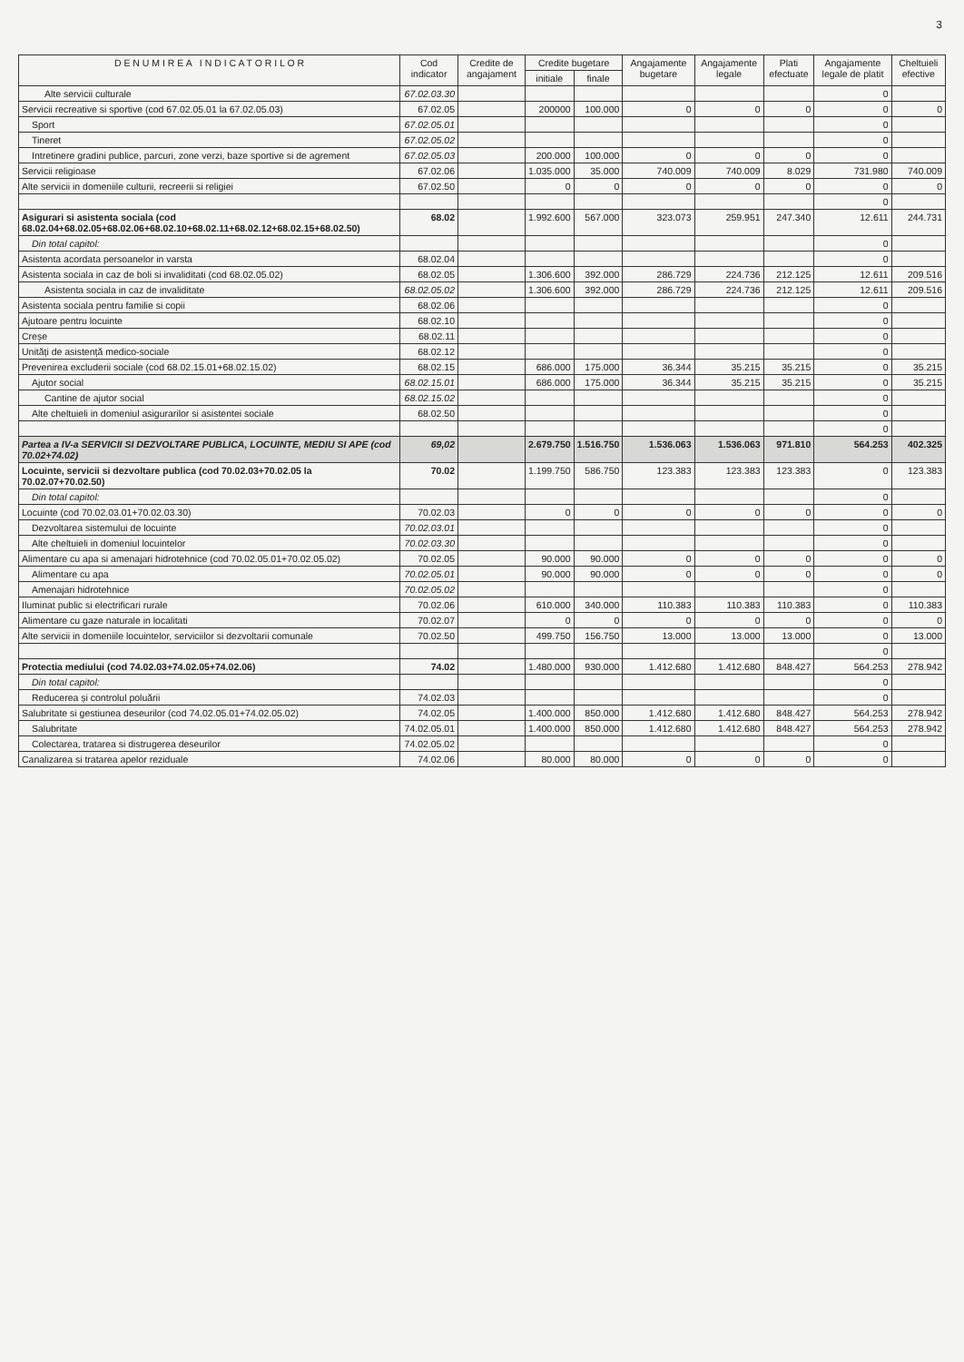3
| D E N U M I R E A I N D I C A T O R I L O R | Cod indicator | Credite de angajament | Credite bugetare | | Angajamente bugetare | Angajamente legale | Plati efectuate | Angajamente legale de platit | Cheltuieli efective |
| --- | --- | --- | --- | --- | --- | --- | --- | --- | --- |
| | | | initiale | finale | | | | | |
| Alte servicii culturale | 67.02.03.30 | | | | | | | 0 | |
| Servicii recreative si sportive (cod 67.02.05.01 la 67.02.05.03) | 67.02.05 | | 200000 | 100.000 | 0 | 0 | 0 | 0 | 0 |
| Sport | 67.02.05.01 | | | | | | | 0 | |
| Tineret | 67.02.05.02 | | | | | | | 0 | |
| Intretinere gradini publice, parcuri, zone verzi, baze sportive si de agrement | 67.02.05.03 | | 200.000 | 100.000 | 0 | 0 | 0 | 0 | |
| Servicii religioase | 67.02.06 | | 1.035.000 | 35.000 | 740.009 | 740.009 | 8.029 | 731.980 | 740.009 |
| Alte servicii in domeniile culturii, recreerii si religiei | 67.02.50 | | 0 | 0 | 0 | 0 | 0 | 0 | 0 |
| | | | | | | | | 0 | |
| Asigurari si asistenta sociala (cod 68.02.04+68.02.05+68.02.06+68.02.10+68.02.11+68.02.12+68.02.15+68.02.50) | 68.02 | | 1.992.600 | 567.000 | 323.073 | 259.951 | 247.340 | 12.611 | 244.731 |
| Din total capitol: | | | | | | | | 0 | |
| Asistenta acordata persoanelor in varsta | 68.02.04 | | | | | | | 0 | |
| Asistenta sociala in caz de boli si invaliditati (cod 68.02.05.02) | 68.02.05 | | 1.306.600 | 392.000 | 286.729 | 224.736 | 212.125 | 12.611 | 209.516 |
| Asistenta sociala in caz de invaliditate | 68.02.05.02 | | 1.306.600 | 392.000 | 286.729 | 224.736 | 212.125 | 12.611 | 209.516 |
| Asistenta sociala pentru familie si copii | 68.02.06 | | | | | | | 0 | |
| Ajutoare pentru locuinte | 68.02.10 | | | | | | | 0 | |
| Creșe | 68.02.11 | | | | | | | 0 | |
| Unități de asistență medico-sociale | 68.02.12 | | | | | | | 0 | |
| Prevenirea excluderii sociale (cod 68.02.15.01+68.02.15.02) | 68.02.15 | | 686.000 | 175.000 | 36.344 | 35.215 | 35.215 | 0 | 35.215 |
| Ajutor social | 68.02.15.01 | | 686.000 | 175.000 | 36.344 | 35.215 | 35.215 | 0 | 35.215 |
| Cantine de ajutor social | 68.02.15.02 | | | | | | | 0 | |
| Alte cheltuieli in domeniul asigurarilor si asistentei sociale | 68.02.50 | | | | | | | 0 | |
| | | | | | | | | 0 | |
| Partea a IV-a SERVICII SI DEZVOLTARE PUBLICA, LOCUINTE, MEDIU SI APE (cod 70.02+74.02) | 69,02 | | 2.679.750 | 1.516.750 | 1.536.063 | 1.536.063 | 971.810 | 564.253 | 402.325 |
| Locuinte, servicii si dezvoltare publica (cod 70.02.03+70.02.05 la 70.02.07+70.02.50) | 70.02 | | 1.199.750 | 586.750 | 123.383 | 123.383 | 123.383 | 0 | 123.383 |
| Din total capitol: | | | | | | | | 0 | |
| Locuinte (cod 70.02.03.01+70.02.03.30) | 70.02.03 | | 0 | 0 | 0 | 0 | 0 | 0 | 0 |
| Dezvoltarea sistemului de locuinte | 70.02.03.01 | | | | | | | 0 | |
| Alte cheltuieli in domeniul locuintelor | 70.02.03.30 | | | | | | | 0 | |
| Alimentare cu apa si amenajari hidrotehnice (cod 70.02.05.01+70.02.05.02) | 70.02.05 | | 90.000 | 90.000 | 0 | 0 | 0 | 0 | 0 |
| Alimentare cu apa | 70.02.05.01 | | 90.000 | 90.000 | 0 | 0 | 0 | 0 | 0 |
| Amenajari hidrotehnice | 70.02.05.02 | | | | | | | 0 | |
| Iluminat public si electrificari rurale | 70.02.06 | | 610.000 | 340.000 | 110.383 | 110.383 | 110.383 | 0 | 110.383 |
| Alimentare cu gaze naturale in localitati | 70.02.07 | | 0 | 0 | 0 | 0 | 0 | 0 | 0 |
| Alte servicii in domeniile locuintelor, serviciilor si dezvoltarii comunale | 70.02.50 | | 499.750 | 156.750 | 13.000 | 13.000 | 13.000 | 0 | 13.000 |
| | | | | | | | | 0 | |
| Protectia mediului (cod 74.02.03+74.02.05+74.02.06) | 74.02 | | 1.480.000 | 930.000 | 1.412.680 | 1.412.680 | 848.427 | 564.253 | 278.942 |
| Din total capitol: | | | | | | | | 0 | |
| Reducerea și controlul poluării | 74.02.03 | | | | | | | 0 | |
| Salubritate si gestiunea deseurilor (cod 74.02.05.01+74.02.05.02) | 74.02.05 | | 1.400.000 | 850.000 | 1.412.680 | 1.412.680 | 848.427 | 564.253 | 278.942 |
| Salubritate | 74.02.05.01 | | 1.400.000 | 850.000 | 1.412.680 | 1.412.680 | 848.427 | 564.253 | 278.942 |
| Colectarea, tratarea si distrugerea deseurilor | 74.02.05.02 | | | | | | | 0 | |
| Canalizarea si tratarea apelor reziduale | 74.02.06 | | 80.000 | 80.000 | 0 | 0 | 0 | 0 | |